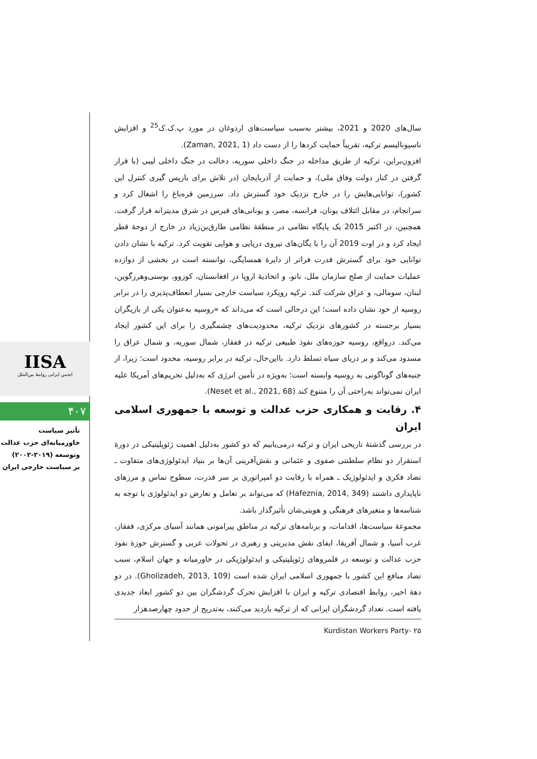سال‌های 2020 و 2021، بیشتر به‌سبب سیاست‌های اردوغان در مورد پ.ک.ک<sup>25</sup> و افزایش ناسیونالیسم ترکیه، تقریباً حمایت کردها را از دست داد (Zaman, 2021, 1).
افزون‌براین، ترکیه از طریق مداخله در جنگ داخلی سوریه، دخالت در جنگ داخلی لیبی (با قرار گرفتن در کنار دولت وفاق ملی)، و حمایت از آذربایجان (در تلاش برای بازپس گیری کنترل این کشور)، توانایی‌هایش را در خارج نزدیک خود گسترش داد. سرزمین قره‌باغ را اشغال کرد و سرانجام، در مقابل ائتلاف یونان، فرانسه، مصر، و یونانی‌های قبرس در شرق مدیترانه قرار گرفت. همچنین، در اکتبر 2015 یک پایگاه نظامی در منطقهٔ نظامی طارق‌بن‌زیاد در خارج از دوحهٔ قطر ایجاد کرد و در اوت 2019 آن را با یگان‌های نیروی دریایی و هوایی تقویت کرد. ترکیه با نشان دادن توانایی خود برای گسترش قدرت فراتر از دایرهٔ همسایگی، توانسته است در بخشی از دوازده عملیات حمایت از صلح سازمان ملل، ناتو، و اتحادیهٔ اروپا در افغانستان، کوزوو، بوسنی‌وهرزگوین، لبنان، سومالی، و عراق شرکت کند. ترکیه رویکرد سیاست خارجی بسیار انعطاف‌پذیری را در برابر روسیه از خود نشان داده است؛ این درحالی است که می‌داند که «روسیه به‌عنوان یکی از بازیگران بسیار برجسته در کشورهای نزدیک ترکیه، محدودیت‌های چشمگیری را برای این کشور ایجاد می‌کند. درواقع، روسیه حوزه‌های نفوذ طبیعی ترکیه در قفقاز، شمال سوریه، و شمال عراق را مسدود می‌کند و بر دریای سیاه تسلط دارد. بااین‌حال، ترکیه در برابر روسیه، محدود است؛ زیرا، از جنبه‌های گوناگونی به روسیه وابسته است؛ به‌ویژه در تأمین انرژی که به‌دلیل تحریم‌های آمریکا علیه ایران نمی‌تواند به‌راحتی آن را متنوع کند (Neset et al., 2021, 68).
۴. رقابت و همکاری حزب عدالت و توسعه با جمهوری اسلامی ایران
در بررسی گذشتهٔ تاریخی ایران و ترکیه درمی‌یابیم که دو کشور به‌دلیل اهمیت ژئوپلیتیکی در دورهٔ استقرار دو نظام سلطنتی صفوی و عثمانی و نقش‌آفرینی آن‌ها بر بنیاد ایدئولوژی‌های متفاوت ـ تضاد فکری و ایدئولوژیک ـ همراه با رقابت دو امپراتوری بر سر قدرت، سطوح تماس و مرزهای ناپایداری داشتند (Hafeznia, 2014, 349) که می‌تواند بر تعامل و تعارض دو ایدئولوژی با توجه به شناسه‌ها و متغیرهای فرهنگی و هویتی‌شان تأثیرگذار باشد.
مجموعهٔ سیاست‌ها، اقدامات، و برنامه‌های ترکیه در مناطق پیرامونی همانند آسیای مرکزی، قفقاز، غرب آسیا، و شمال آفریقا، ایفای نقش مدیریتی و رهبری در تحولات عربی و گسترش حوزهٔ نفوذ حزب عدالت و توسعه در قلمروهای ژئوپلیتیکی و ایدئولوژیکی در خاورمیانه و جهان اسلام، سبب تضاد منافع این کشور با جمهوری اسلامی ایران شده است (Gholizadeh, 2013, 109). در دو دههٔ اخیر، روابط اقتصادی ترکیه و ایران با افزایش تحرک گردشگران بین دو کشور ابعاد جدیدی یافته است. تعداد گردشگران ایرانی که از ترکیه بازدید می‌کنند، به‌تدریج از حدود چهارصدهزار
۲۵ -Kurdistan Workers Party
IISA
انجمن ایرانی روابط بین‌الملل
۴۰۷
تأثیر سیاست
خاورمیانه‌ای حزب عدالت
وتوسعه (۲۰۱۹-۲۰۰۲)
بر سیاست خارجی ایران